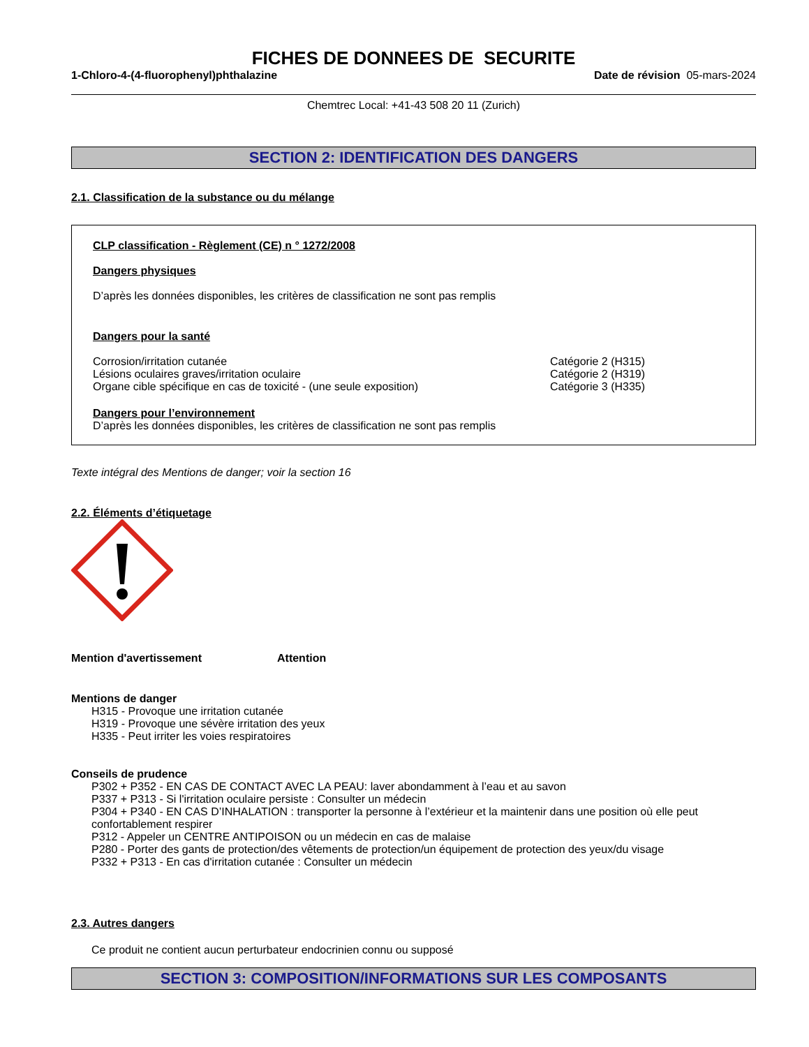FICHES DE DONNEES DE SECURITE
1-Chloro-4-(4-fluorophenyl)phthalazine Date de révision 05-mars-2024
Chemtrec Local: +41-43 508 20 11 (Zurich)
SECTION 2: IDENTIFICATION DES DANGERS
2.1. Classification de la substance ou du mélange
CLP classification - Règlement (CE) n ° 1272/2008
Dangers physiques
D’après les données disponibles, les critères de classification ne sont pas remplis
Dangers pour la santé
Corrosion/irritation cutanée Catégorie 2 (H315)
Lésions oculaires graves/irritation oculaire Catégorie 2 (H319)
Organe cible spécifique en cas de toxicité - (une seule exposition) Catégorie 3 (H335)
Dangers pour l’environnement
D’après les données disponibles, les critères de classification ne sont pas remplis
Texte intégral des Mentions de danger; voir la section 16
2.2. Éléments d’étiquetage
Mention d'avertissement Attention
Mentions de danger
H315 - Provoque une irritation cutanée
H319 - Provoque une sévère irritation des yeux
H335 - Peut irriter les voies respiratoires
Conseils de prudence
P302 + P352 - EN CAS DE CONTACT AVEC LA PEAU: laver abondamment à l’eau et au savon
P337 + P313 - Si l'irritation oculaire persiste : Consulter un médecin
P304 + P340 - EN CAS D’INHALATION : transporter la personne à l’extérieur et la maintenir dans une position où elle peut confortablement respirer
P312 - Appeler un CENTRE ANTIPOISON ou un médecin en cas de malaise
P280 - Porter des gants de protection/des vêtements de protection/un équipement de protection des yeux/du visage
P332 + P313 - En cas d'irritation cutanée : Consulter un médecin
2.3. Autres dangers
Ce produit ne contient aucun perturbateur endocrinien connu ou supposé
SECTION 3: COMPOSITION/INFORMATIONS SUR LES COMPOSANTS